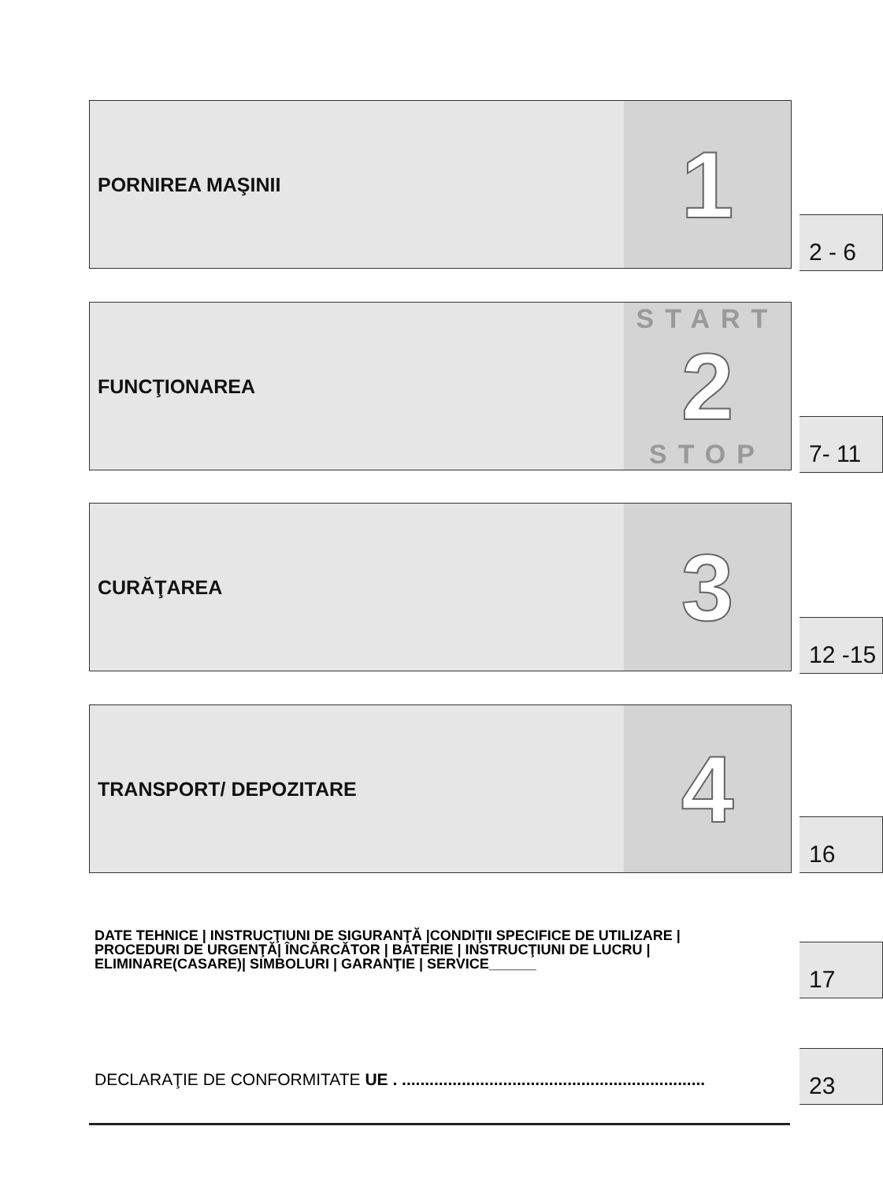PORNIREA MAŞINII
1
2 - 6
FUNCŢIONAREA
START
2
STOP
7- 11
CURĂŢAREA
3
12 -15
TRANSPORT/ DEPOZITARE
4
16
DATE TEHNICE | INSTRUCŢIUNI DE SIGURANŢĂ |CONDIŢII SPECIFICE DE UTILIZARE |
PROCEDURI DE URGENŢĂ| ÎNCĂRCĂTOR | BATERIE | INSTRUCŢIUNI DE LUCRU |
ELIMINARE(CASARE)| SIMBOLURI | GARANŢIE | SERVICE______
17
DECLARAŢIE DE CONFORMITATE UE . ..................................................................
23